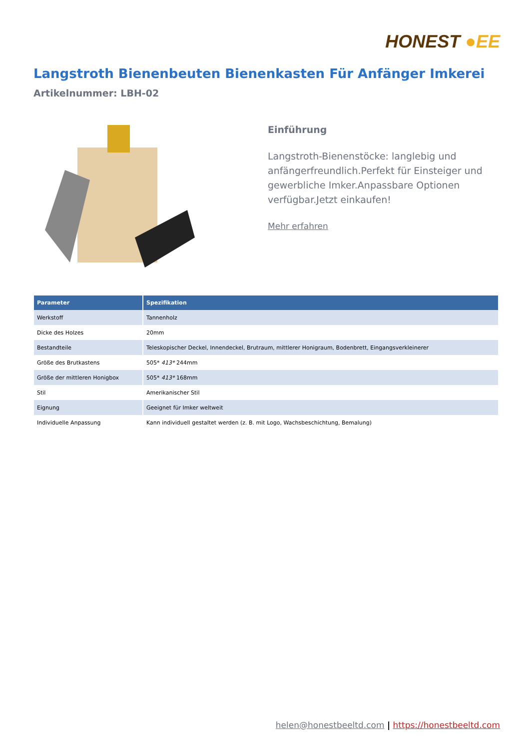HONEST ●EE
Langstroth Bienenbeuten Bienenkasten Für Anfänger Imkerei
Artikelnummer: LBH-02
Einführung
Langstroth-Bienenstöcke: langlebig und anfängerfreundlich.Perfekt für Einsteiger und gewerbliche Imker.Anpassbare Optionen verfügbar.Jetzt einkaufen!
Mehr erfahren
| Parameter | Spezifikation |
| --- | --- |
| Werkstoff | Tannenholz |
| Dicke des Holzes | 20mm |
| Bestandteile | Teleskopischer Deckel, Innendeckel, Brutraum, mittlerer Honigraum, Bodenbrett, Eingangsverkleinerer |
| Größe des Brutkastens | 505* 413* 244mm |
| Größe der mittleren Honigbox | 505* 413* 168mm |
| Stil | Amerikanischer Stil |
| Eignung | Geeignet für Imker weltweit |
| Individuelle Anpassung | Kann individuell gestaltet werden (z. B. mit Logo, Wachsbeschichtung, Bemalung) |
helen@honestbeeltd.com | https://honestbeeltd.com